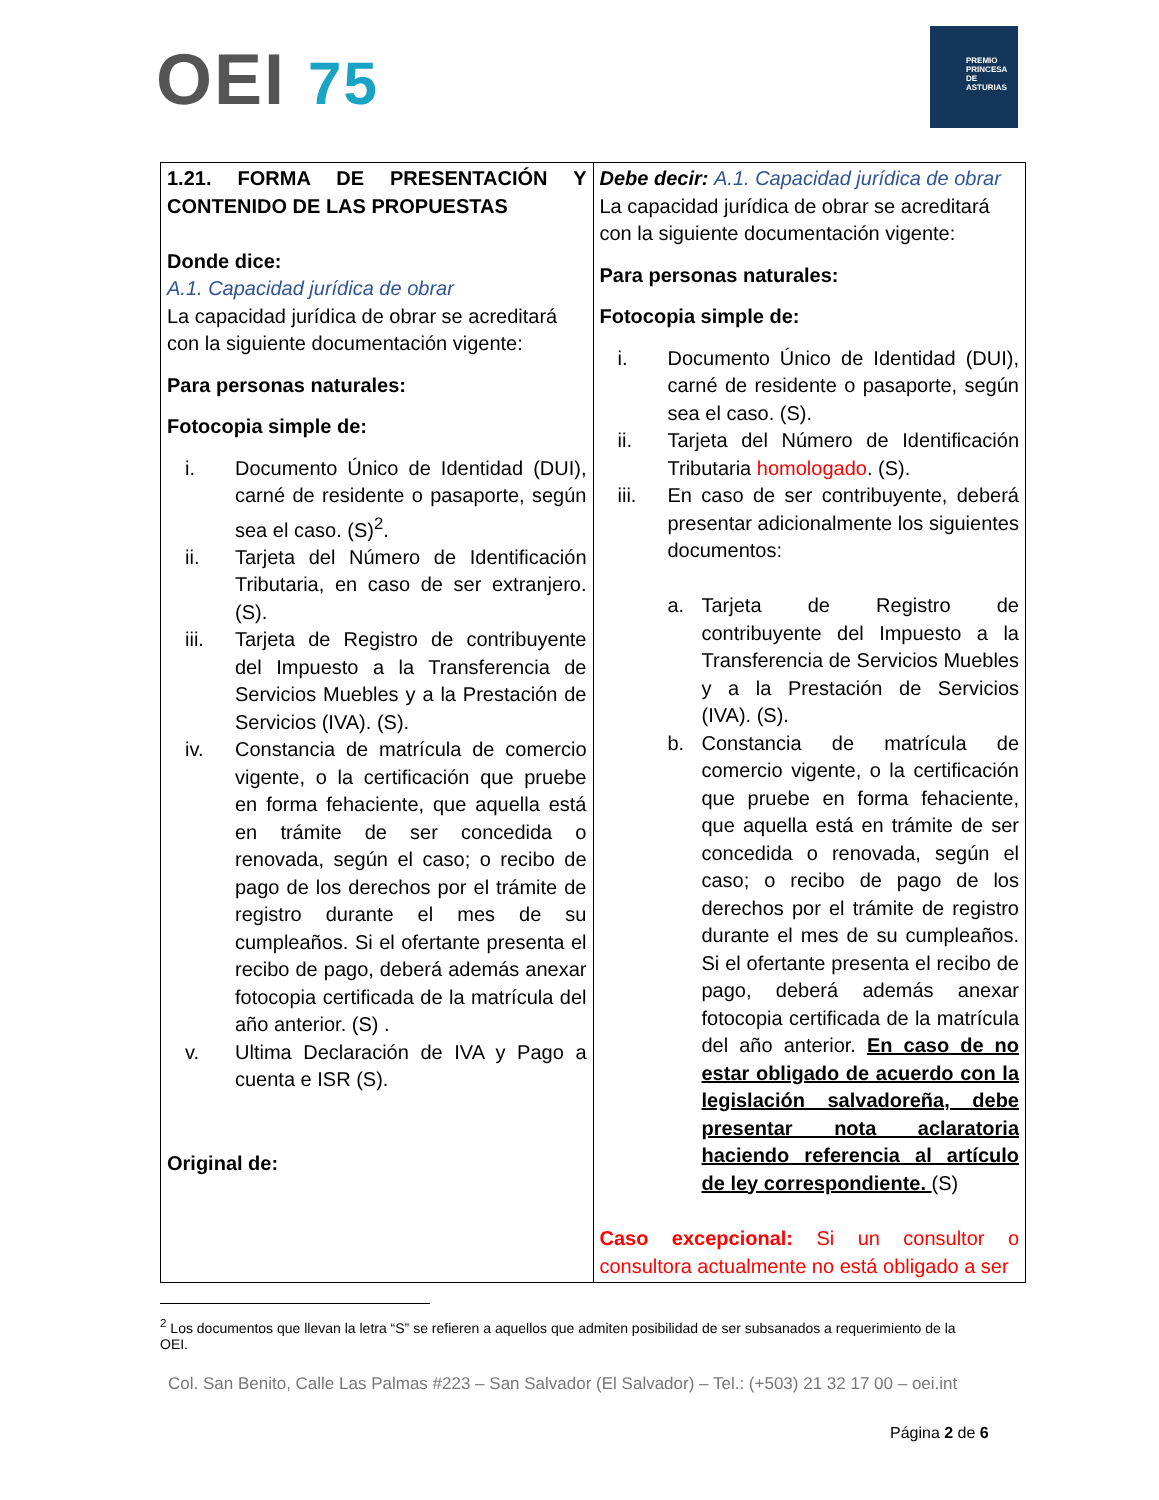OEI 75
PREMIO PRINCESA DE ASTURIAS
| 1.21. FORMA DE PRESENTACIÓN Y CONTENIDO DE LAS PROPUESTAS Donde dice: A.1. Capacidad jurídica de obrar La capacidad jurídica de obrar se acreditará con la siguiente documentación vigente: Para personas naturales: Fotocopia simple de: i. Documento Único de Identidad (DUI), carné de residente o pasaporte, según sea el caso. (S)<sup>2</sup>. ii. Tarjeta del Número de Identificación Tributaria, en caso de ser extranjero. (S). iii. Tarjeta de Registro de contribuyente del Impuesto a la Transferencia de Servicios Muebles y a la Prestación de Servicios (IVA). (S). iv. Constancia de matrícula de comercio vigente, o la certificación que pruebe en forma fehaciente, que aquella está en trámite de ser concedida o renovada, según el caso; o recibo de pago de los derechos por el trámite de registro durante el mes de su cumpleaños. Si el ofertante presenta el recibo de pago, deberá además anexar fotocopia certificada de la matrícula del año anterior. (S) . v. Ultima Declaración de IVA y Pago a cuenta e ISR (S). Original de: | Debe decir: A.1. Capacidad jurídica de obrar La capacidad jurídica de obrar se acreditará con la siguiente documentación vigente: Para personas naturales: Fotocopia simple de: i. Documento Único de Identidad (DUI), carné de residente o pasaporte, según sea el caso. (S). ii. Tarjeta del Número de Identificación Tributaria homologado . (S). iii. En caso de ser contribuyente, deberá presentar adicionalmente los siguientes documentos: a. Tarjeta de Registro de contribuyente del Impuesto a la Transferencia de Servicios Muebles y a la Prestación de Servicios (IVA). (S). b. Constancia de matrícula de comercio vigente, o la certificación que pruebe en forma fehaciente, que aquella está en trámite de ser concedida o renovada, según el caso; o recibo de pago de los derechos por el trámite de registro durante el mes de su cumpleaños. Si el ofertante presenta el recibo de pago, deberá además anexar fotocopia certificada de la matrícula del año anterior. En caso de no estar obligado de acuerdo con la legislación salvadoreña, debe presentar nota aclaratoria haciendo referencia al artículo de ley correspondiente. (S) Caso excepcional: Si un consultor o consultora actualmente no está obligado a ser |
<sup>2</sup> Los documentos que llevan la letra “S” se refieren a aquellos que admiten posibilidad de ser subsanados a requerimiento de la OEI.
Col. San Benito, Calle Las Palmas #223 – San Salvador (El Salvador) – Tel.: (+503) 21 32 17 00 – oei.int
Página 2 de 6